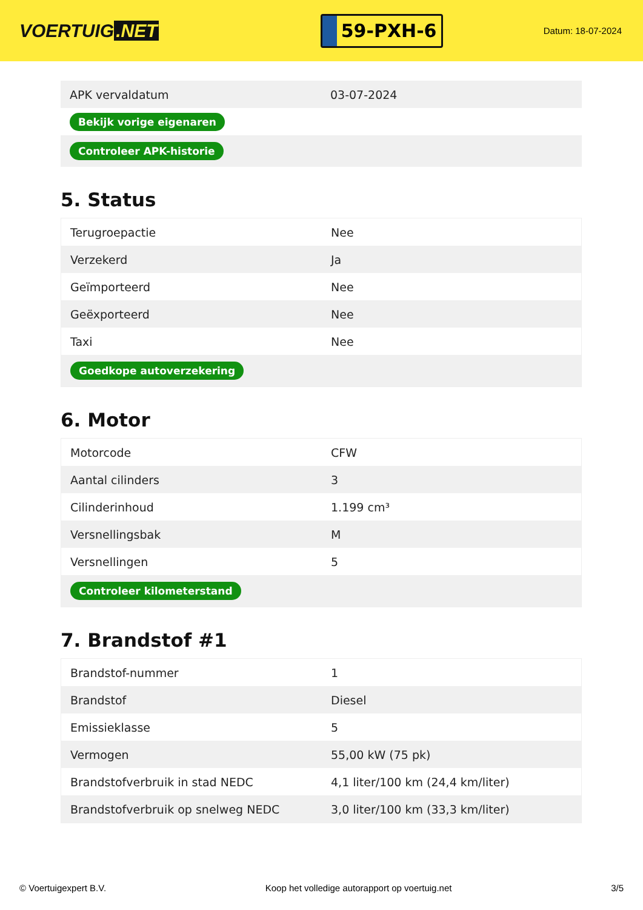VOERTUIG.NET
59-PXH-6
Datum: 18-07-2024
| APK vervaldatum | 03-07-2024 |
| Bekijk vorige eigenaren | |
| Controleer APK-historie | |
5. Status
| Terugroepactie | Nee |
| Verzekerd | Ja |
| Geïmporteerd | Nee |
| Geëxporteerd | Nee |
| Taxi | Nee |
| Goedkope autoverzekering | |
6. Motor
| Motorcode | CFW |
| Aantal cilinders | 3 |
| Cilinderinhoud | 1.199 cm³ |
| Versnellingsbak | M |
| Versnellingen | 5 |
| Controleer kilometerstand | |
7. Brandstof #1
| Brandstof-nummer | 1 |
| Brandstof | Diesel |
| Emissieklasse | 5 |
| Vermogen | 55,00 kW (75 pk) |
| Brandstofverbruik in stad NEDC | 4,1 liter/100 km (24,4 km/liter) |
| Brandstofverbruik op snelweg NEDC | 3,0 liter/100 km (33,3 km/liter) |
© Voertuigexpert B.V. Koop het volledige autorapport op voertuig.net 3/5